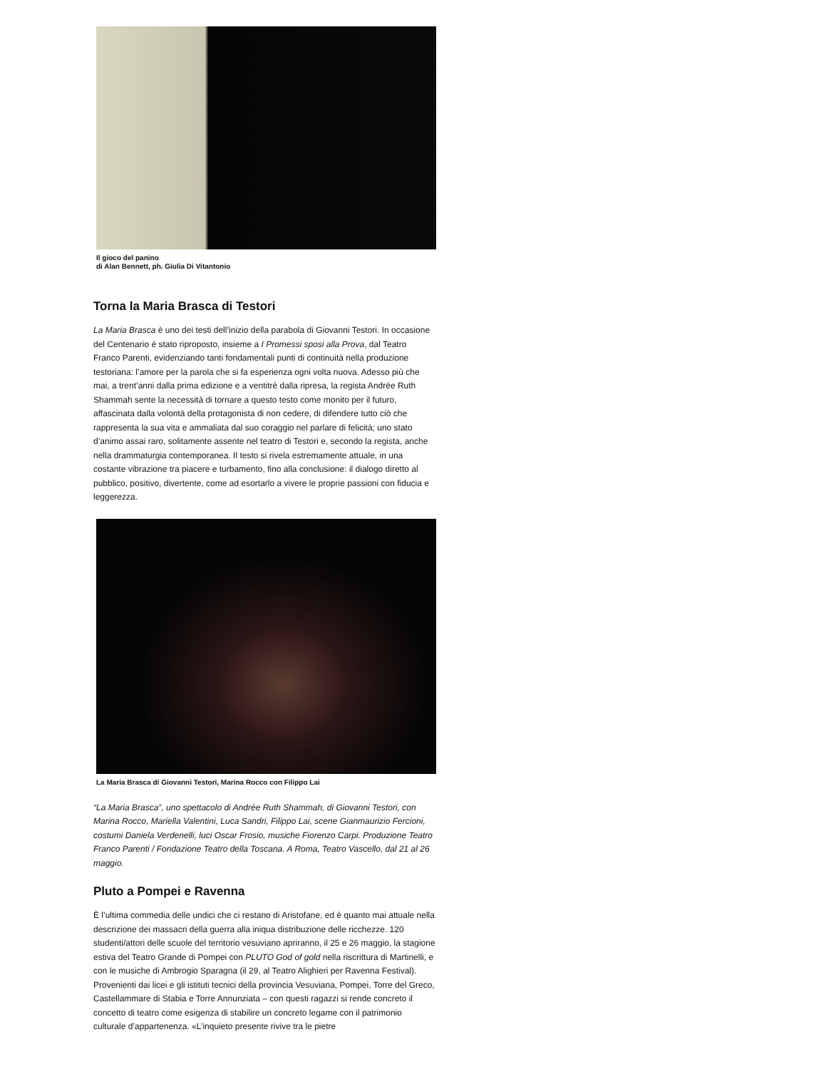Il gioco del panino
di Alan Bennett, ph. Giulia Di Vitantonio
Torna la Maria Brasca di Testori
La Maria Brasca è uno dei testi dell’inizio della parabola di Giovanni Testori. In occasione del Centenario è stato riproposto, insieme a I Promessi sposi alla Prova, dal Teatro Franco Parenti, evidenziando tanti fondamentali punti di continuità nella produzione testoriana: l’amore per la parola che si fa esperienza ogni volta nuova. Adesso più che mai, a trent’anni dalla prima edizione e a ventitré dalla ripresa, la regista Andrée Ruth Shammah sente la necessità di tornare a questo testo come monito per il futuro, affascinata dalla volontà della protagonista di non cedere, di difendere tutto ciò che rappresenta la sua vita e ammaliata dal suo coraggio nel parlare di felicità; uno stato d’animo assai raro, solitamente assente nel teatro di Testori e, secondo la regista, anche nella drammaturgia contemporanea. Il testo si rivela estremamente attuale, in una costante vibrazione tra piacere e turbamento, fino alla conclusione: il dialogo diretto al pubblico, positivo, divertente, come ad esortarlo a vivere le proprie passioni con fiducia e leggerezza.
La Maria Brasca di Giovanni Testori, Marina Rocco con Filippo Lai
“La Maria Brasca”, uno spettacolo di Andrée Ruth Shammah, di Giovanni Testori, con Marina Rocco, Mariella Valentini, Luca Sandri, Filippo Lai, scene Gianmaurizio Fercioni, costumi Daniela Verdenelli, luci Oscar Frosio, musiche Fiorenzo Carpi. Produzione Teatro Franco Parenti / Fondazione Teatro della Toscana. A Roma, Teatro Vascello, dal 21 al 26 maggio.
Pluto a Pompei e Ravenna
È l’ultima commedia delle undici che ci restano di Aristofane, ed è quanto mai attuale nella descrizione dei massacri della guerra alla iniqua distribuzione delle ricchezze. 120 studenti/attori delle scuole del territorio vesuviano apriranno, il 25 e 26 maggio, la stagione estiva del Teatro Grande di Pompei con PLUTO God of gold nella riscrittura di Martinelli, e con le musiche di Ambrogio Sparagna (il 29, al Teatro Alighieri per Ravenna Festival). Provenienti dai licei e gli istituti tecnici della provincia Vesuviana, Pompei, Torre del Greco, Castellammare di Stabia e Torre Annunziata – con questi ragazzi si rende concreto il concetto di teatro come esigenza di stabilire un concreto legame con il patrimonio culturale d’appartenenza. «L’inquieto presente rivive tra le pietre